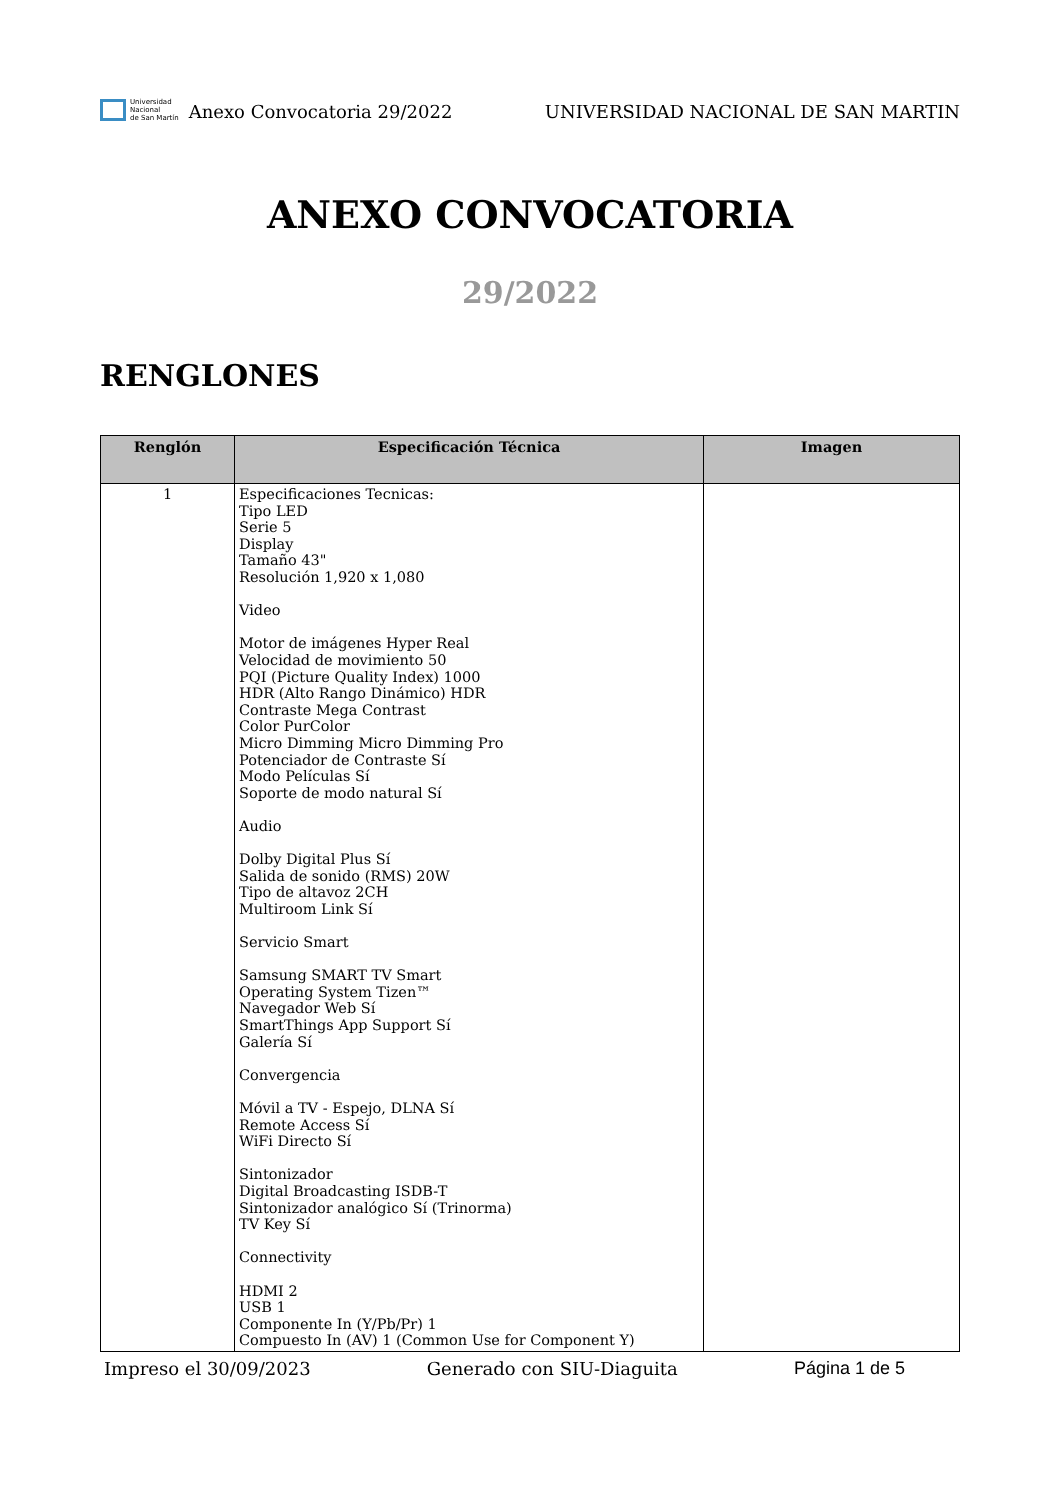Universidad
Nacional
de San Martín
Anexo Convocatoria 29/2022
UNIVERSIDAD NACIONAL DE SAN MARTIN
ANEXO CONVOCATORIA
29/2022
RENGLONES
| Renglón | Especificación Técnica | Imagen |
| --- | --- | --- |
| 1 | Especificaciones Tecnicas: Tipo LED Serie 5 Display Tamaño 43" Resolución 1,920 x 1,080 Video Motor de imágenes Hyper Real Velocidad de movimiento 50 PQI (Picture Quality Index) 1000 HDR (Alto Rango Dinámico) HDR Contraste Mega Contrast Color PurColor Micro Dimming Micro Dimming Pro Potenciador de Contraste Sí Modo Películas Sí Soporte de modo natural Sí Audio Dolby Digital Plus Sí Salida de sonido (RMS) 20W Tipo de altavoz 2CH Multiroom Link Sí Servicio Smart Samsung SMART TV Smart Operating System Tizen™ Navegador Web Sí SmartThings App Support Sí Galería Sí Convergencia Móvil a TV - Espejo, DLNA Sí Remote Access Sí WiFi Directo Sí Sintonizador Digital Broadcasting ISDB-T Sintonizador analógico Sí (Trinorma) TV Key Sí Connectivity HDMI 2 USB 1 Componente In (Y/Pb/Pr) 1 Compuesto In (AV) 1 (Common Use for Component Y) | |
Impreso el 30/09/2023 Generado con SIU-Diaguita Página 1 de 5